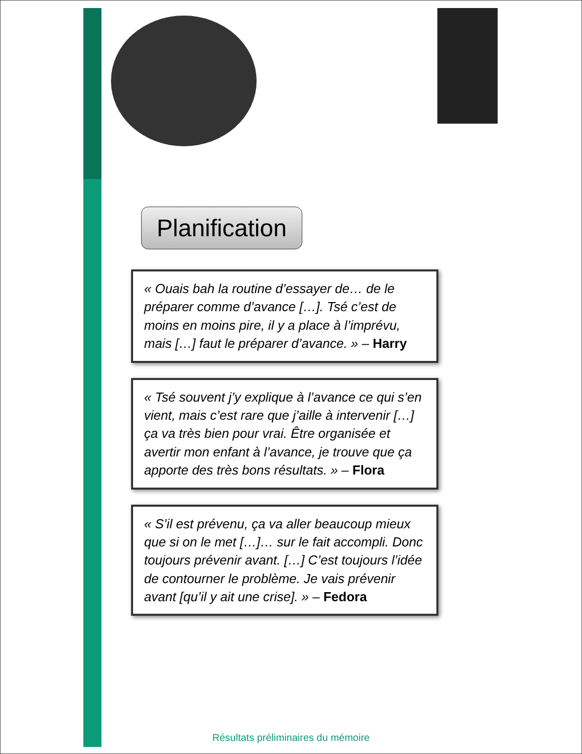Planification
« Ouais bah la routine d’essayer de… de le préparer comme d’avance […]. Tsé c’est de moins en moins pire, il y a place à l’imprévu, mais […] faut le préparer d’avance. » – Harry
« Tsé souvent j’y explique à l’avance ce qui s’en vient, mais c’est rare que j’aille à intervenir […] ça va très bien pour vrai. Être organisée et avertir mon enfant à l’avance, je trouve que ça apporte des très bons résultats. » – Flora
« S’il est prévenu, ça va aller beaucoup mieux que si on le met […]… sur le fait accompli. Donc toujours prévenir avant. […] C’est toujours l’idée de contourner le problème. Je vais prévenir avant [qu’il y ait une crise]. » – Fedora
Résultats préliminaires du mémoire